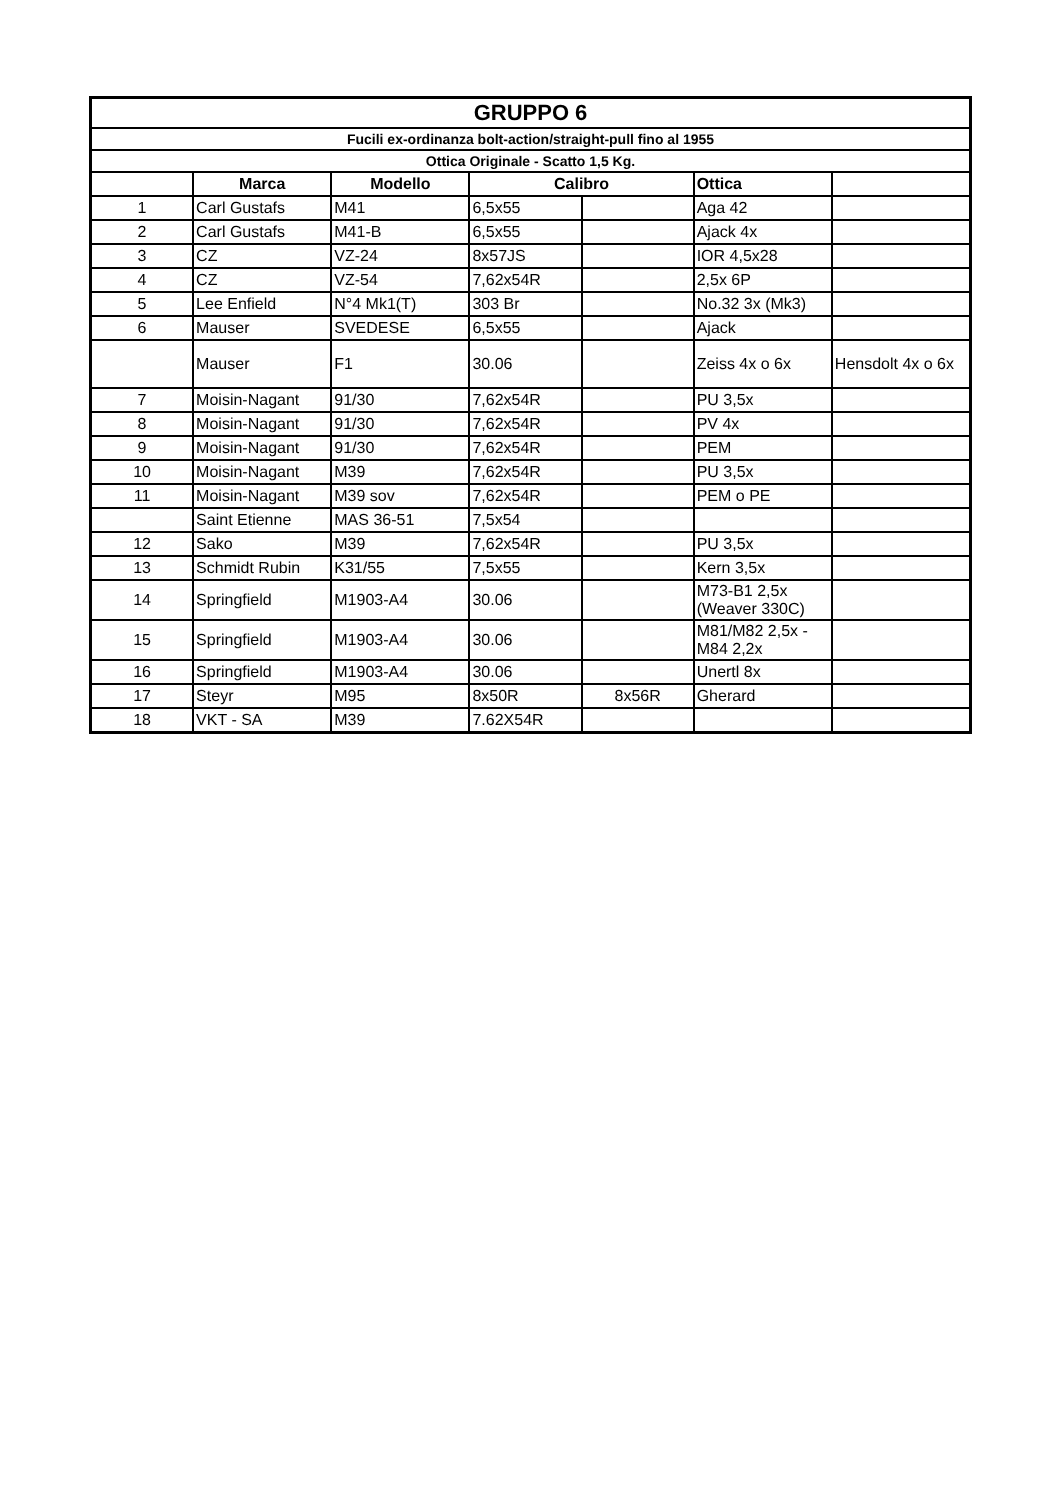| GRUPPO 6 | | | | | | |
| Fucili ex-ordinanza bolt-action/straight-pull fino al 1955 | | | | | | |
| Ottica Originale - Scatto 1,5 Kg. | | | | | | |
| | Marca | Modello | Calibro | | Ottica | |
| 1 | Carl Gustafs | M41 | 6,5x55 | | Aga 42 | |
| 2 | Carl Gustafs | M41-B | 6,5x55 | | Ajack 4x | |
| 3 | CZ | VZ-24 | 8x57JS | | IOR 4,5x28 | |
| 4 | CZ | VZ-54 | 7,62x54R | | 2,5x 6P | |
| 5 | Lee Enfield | N°4 Mk1(T) | 303 Br | | No.32 3x (Mk3) | |
| 6 | Mauser | SVEDESE | 6,5x55 | | Ajack | |
| | Mauser | F1 | 30.06 | | Zeiss 4x o 6x | Hensdolt 4x o 6x |
| 7 | Moisin-Nagant | 91/30 | 7,62x54R | | PU 3,5x | |
| 8 | Moisin-Nagant | 91/30 | 7,62x54R | | PV 4x | |
| 9 | Moisin-Nagant | 91/30 | 7,62x54R | | PEM | |
| 10 | Moisin-Nagant | M39 | 7,62x54R | | PU 3,5x | |
| 11 | Moisin-Nagant | M39 sov | 7,62x54R | | PEM o PE | |
| | Saint Etienne | MAS 36-51 | 7,5x54 | | | |
| 12 | Sako | M39 | 7,62x54R | | PU 3,5x | |
| 13 | Schmidt Rubin | K31/55 | 7,5x55 | | Kern 3,5x | |
| 14 | Springfield | M1903-A4 | 30.06 | | M73-B1 2,5x (Weaver 330C) | |
| 15 | Springfield | M1903-A4 | 30.06 | | M81/M82 2,5x - M84 2,2x | |
| 16 | Springfield | M1903-A4 | 30.06 | | Unertl 8x | |
| 17 | Steyr | M95 | 8x50R | 8x56R | Gherard | |
| 18 | VKT - SA | M39 | 7.62X54R | | | |